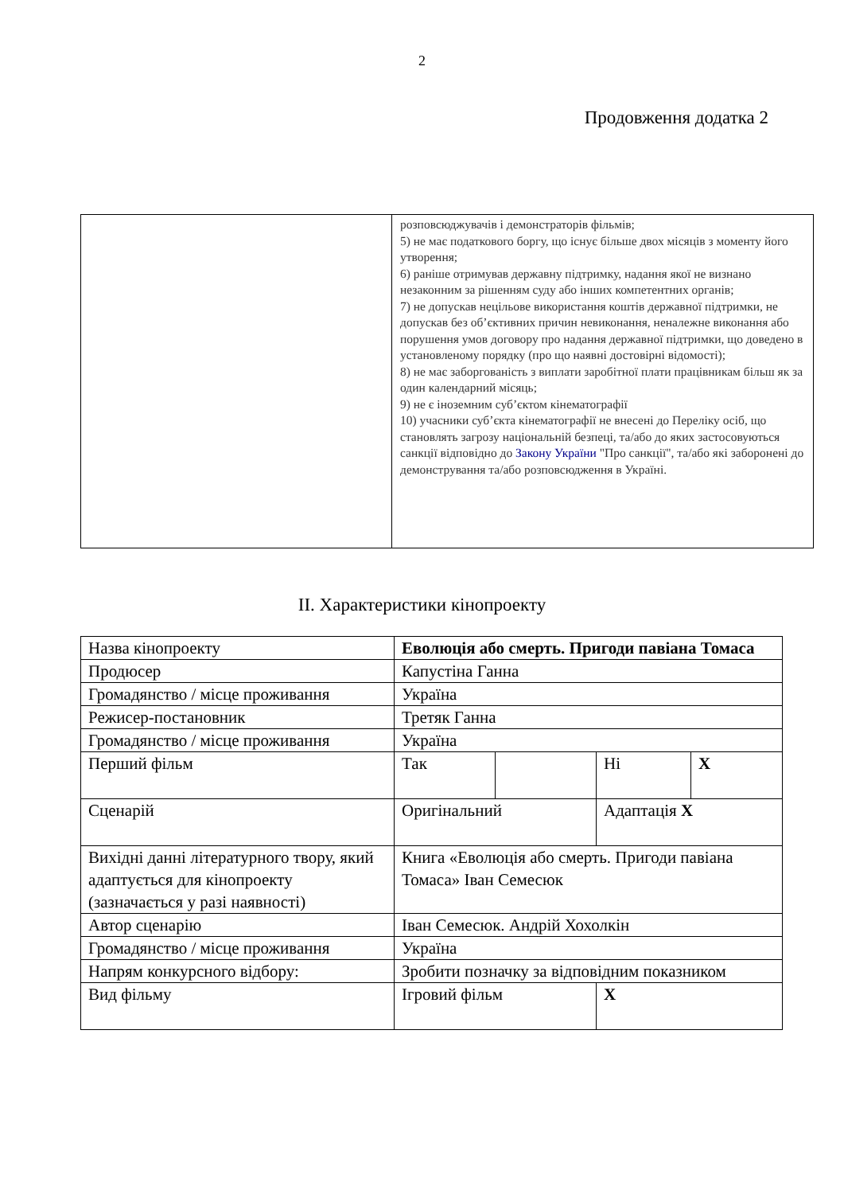2
Продовження додатка 2
| | розповсюджувачів і демонстраторів фільмів; 5) не має податкового боргу, що існує більше двох місяців з моменту його утворення; 6) раніше отримував державну підтримку, надання якої не визнано незаконним за рішенням суду або інших компетентних органів; 7) не допускав нецільове використання коштів державної підтримки, не допускав без об’єктивних причин невиконання, неналежне виконання або порушення умов договору про надання державної підтримки, що доведено в установленому порядку (про що наявні достовірні відомості); 8) не має заборгованість з виплати заробітної плати працівникам більш як за один календарний місяць; 9) не є іноземним суб’єктом кінематографії 10) учасники суб’єкта кінематографії не внесені до Переліку осіб, що становлять загрозу національній безпеці, та/або до яких застосовуються санкції відповідно до Закону України "Про санкції", та/або які заборонені до демонстрування та/або розповсюдження в Україні. |
ІІ. Характеристики кінопроекту
| Назва кінопроекту | Еволюція або смерть. Пригоди павіана Томаса | | | |
| Продюсер | Капустіна Ганна | | | |
| Громадянство / місце проживання | Україна | | | |
| Режисер-постановник | Третяк Ганна | | | |
| Громадянство / місце проживання | Україна | | | |
| Перший фільм | Так | | Ні | X |
| Сценарій | Оригінальний | | Адаптація X | |
| Вихідні данні літературного твору, який адаптується для кінопроекту (зазначається у разі наявності) | Книга «Еволюція або смерть. Пригоди павіана Томаса» Іван Семесюк | | | |
| Автор сценарію | Іван Семесюк. Андрій Хохолкін | | | |
| Громадянство / місце проживання | Україна | | | |
| Напрям конкурсного відбору: | Зробити позначку за відповідним показником | | | |
| Вид фільму | Ігровий фільм | | X | |